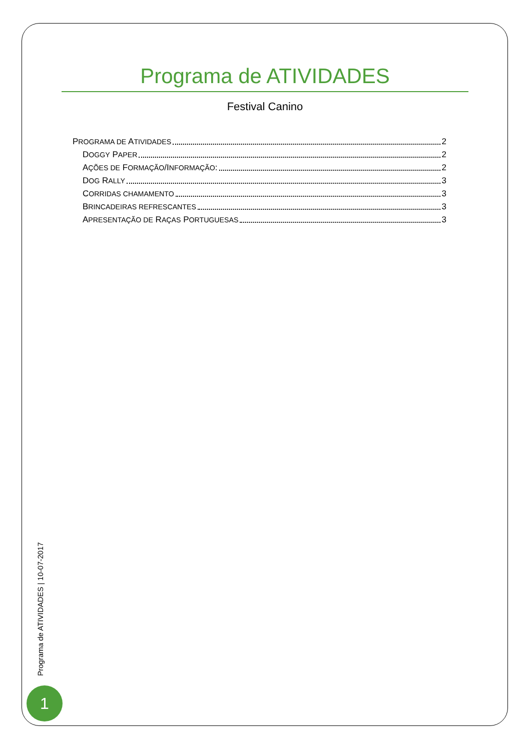Programa de ATIVIDADES
Festival Canino
PROGRAMA DE ATIVIDADES 2
DOGGY PAPER 2
AÇÕES DE FORMAÇÃO/INFORMAÇÃO: 2
DOG RALLY 3
CORRIDAS CHAMAMENTO 3
BRINCADEIRAS REFRESCANTES 3
APRESENTAÇÃO DE RAÇAS PORTUGUESAS 3
Programa de ATIVIDADES | 10-07-2017
1